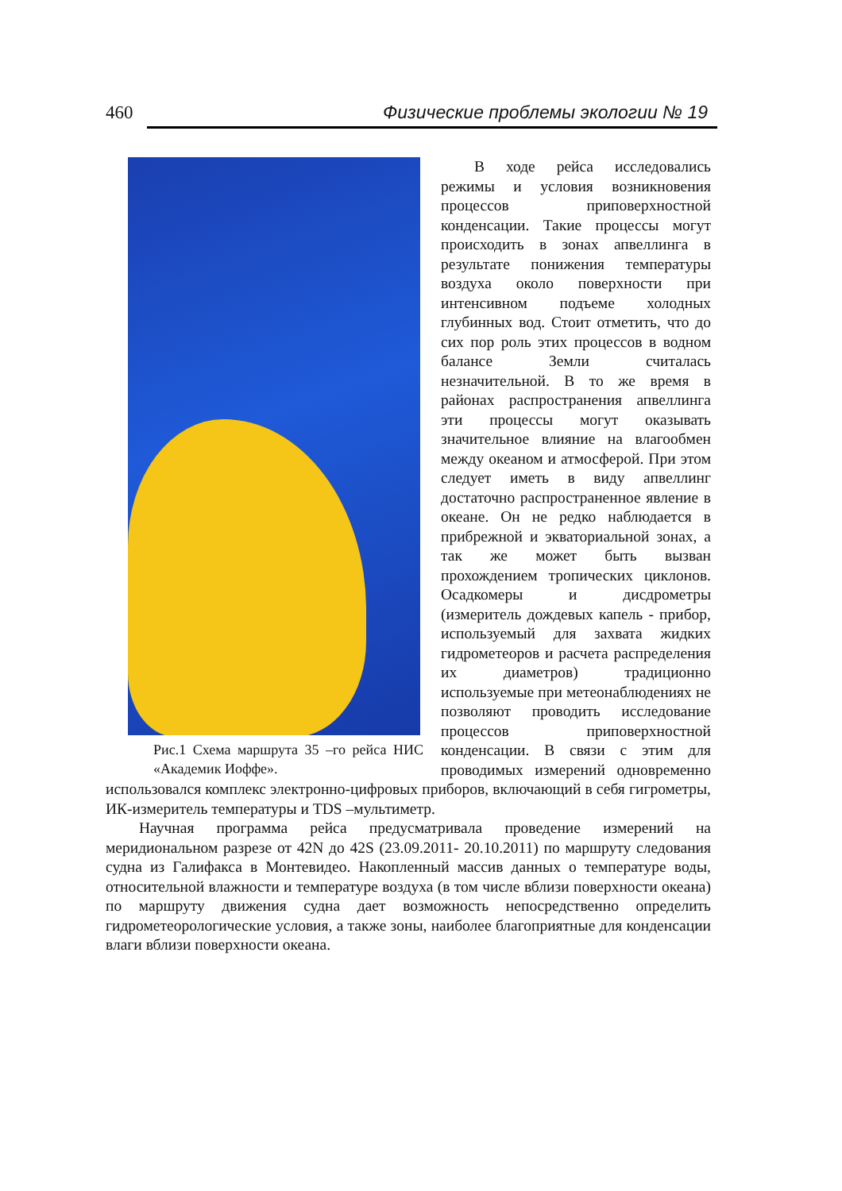460 Физические проблемы экологии № 19
Рис.1 Схема маршрута 35 –го рейса НИС «Академик Иоффе».
В ходе рейса исследовались режимы и условия возникновения процессов приповерхностной конденсации. Такие процессы могут происходить в зонах апвеллинга в результате понижения температуры воздуха около поверхности при интенсивном подъеме холодных глубинных вод. Стоит отметить, что до сих пор роль этих процессов в водном балансе Земли считалась незначительной. В то же время в районах распространения апвеллинга эти процессы могут оказывать значительное влияние на влагообмен между океаном и атмосферой. При этом следует иметь в виду апвеллинг достаточно распространенное явление в океане. Он не редко наблюдается в прибрежной и экваториальной зонах, а так же может быть вызван прохождением тропических циклонов. Осадкомеры и дисдрометры (измеритель дождевых капель - прибор, используемый для захвата жидких гидрометеоров и расчета распределения их диаметров) традиционно используемые при метеонаблюдениях не позволяют проводить исследование процессов приповерхностной конденсации. В связи с этим для проводимых измерений одновременно использовался комплекс электронно-цифровых приборов, включающий в себя гигрометры, ИК-измеритель температуры и TDS –мультиметр.
Научная программа рейса предусматривала проведение измерений на меридиональном разрезе от 42N до 42S (23.09.2011- 20.10.2011) по маршруту следования судна из Галифакса в Монтевидео. Накопленный массив данных о температуре воды, относительной влажности и температуре воздуха (в том числе вблизи поверхности океана) по маршруту движения судна дает возможность непосредственно определить гидрометеорологические условия, а также зоны, наиболее благоприятные для конденсации влаги вблизи поверхности океана.